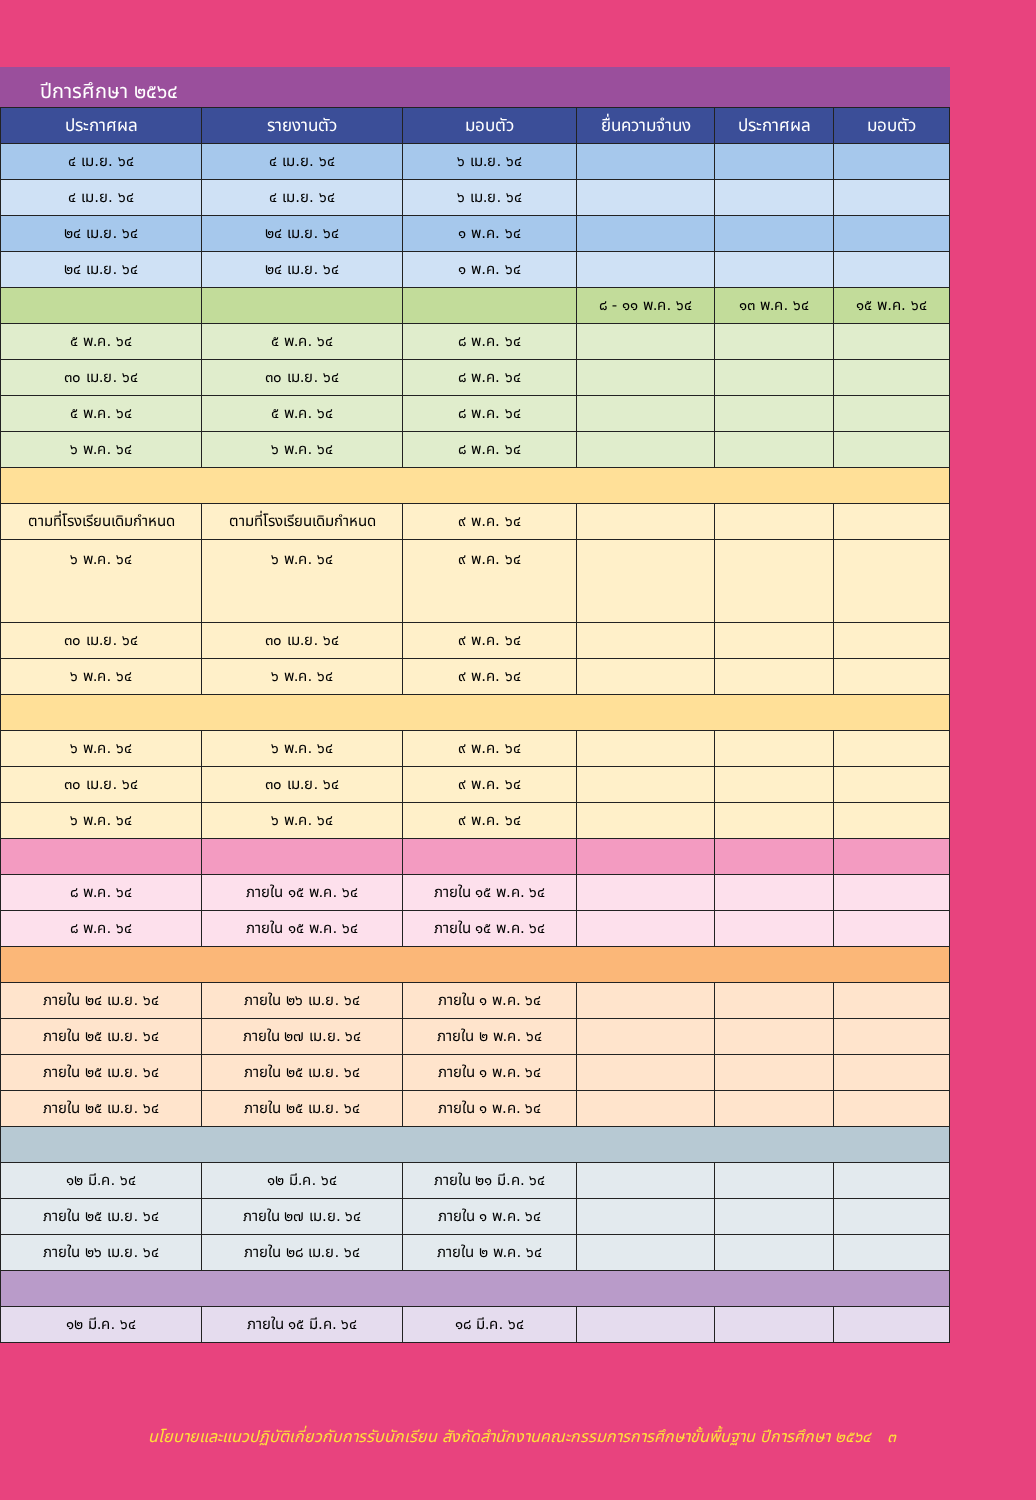ปีการศึกษา ๒๕๖๔
| ประกาศผล | รายงานตัว | มอบตัว | ยื่นความจำนง | ประกาศผล | มอบตัว |
| --- | --- | --- | --- | --- | --- |
| ๔ เม.ย. ๖๔ | ๔ เม.ย. ๖๔ | ๖ เม.ย. ๖๔ | | | |
| ๔ เม.ย. ๖๔ | ๔ เม.ย. ๖๔ | ๖ เม.ย. ๖๔ | | | |
| ๒๔ เม.ย. ๖๔ | ๒๔ เม.ย. ๖๔ | ๑ พ.ค. ๖๔ | | | |
| ๒๔ เม.ย. ๖๔ | ๒๔ เม.ย. ๖๔ | ๑ พ.ค. ๖๔ | | | |
| | | | ๘ - ๑๑ พ.ค. ๖๔ | ๑๓ พ.ค. ๖๔ | ๑๕ พ.ค. ๖๔ |
| ๕ พ.ค. ๖๔ | ๕ พ.ค. ๖๔ | ๘ พ.ค. ๖๔ | | | |
| ๓๐ เม.ย. ๖๔ | ๓๐ เม.ย. ๖๔ | ๘ พ.ค. ๖๔ | | | |
| ๕ พ.ค. ๖๔ | ๕ พ.ค. ๖๔ | ๘ พ.ค. ๖๔ | | | |
| ๖ พ.ค. ๖๔ | ๖ พ.ค. ๖๔ | ๘ พ.ค. ๖๔ | | | |
| ตามที่โรงเรียนเดิมกำหนด | ตามที่โรงเรียนเดิมกำหนด | ๙ พ.ค. ๖๔ | | | |
| ๖ พ.ค. ๖๔ | ๖ พ.ค. ๖๔ | ๙ พ.ค. ๖๔ | | | |
| ๓๐ เม.ย. ๖๔ | ๓๐ เม.ย. ๖๔ | ๙ พ.ค. ๖๔ | | | |
| ๖ พ.ค. ๖๔ | ๖ พ.ค. ๖๔ | ๙ พ.ค. ๖๔ | | | |
| ๖ พ.ค. ๖๔ | ๖ พ.ค. ๖๔ | ๙ พ.ค. ๖๔ | | | |
| ๓๐ เม.ย. ๖๔ | ๓๐ เม.ย. ๖๔ | ๙ พ.ค. ๖๔ | | | |
| ๖ พ.ค. ๖๔ | ๖ พ.ค. ๖๔ | ๙ พ.ค. ๖๔ | | | |
| ๘ พ.ค. ๖๔ | ภายใน ๑๕ พ.ค. ๖๔ | ภายใน ๑๕ พ.ค. ๖๔ | | | |
| ๘ พ.ค. ๖๔ | ภายใน ๑๕ พ.ค. ๖๔ | ภายใน ๑๕ พ.ค. ๖๔ | | | |
| ภายใน ๒๔ เม.ย. ๖๔ | ภายใน ๒๖ เม.ย. ๖๔ | ภายใน ๑ พ.ค. ๖๔ | | | |
| ภายใน ๒๕ เม.ย. ๖๔ | ภายใน ๒๗ เม.ย. ๖๔ | ภายใน ๒ พ.ค. ๖๔ | | | |
| ภายใน ๒๕ เม.ย. ๖๔ | ภายใน ๒๕ เม.ย. ๖๔ | ภายใน ๑ พ.ค. ๖๔ | | | |
| ภายใน ๒๕ เม.ย. ๖๔ | ภายใน ๒๕ เม.ย. ๖๔ | ภายใน ๑ พ.ค. ๖๔ | | | |
| ๑๒ มี.ค. ๖๔ | ๑๒ มี.ค. ๖๔ | ภายใน ๒๑ มี.ค. ๖๔ | | | |
| ภายใน ๒๕ เม.ย. ๖๔ | ภายใน ๒๗ เม.ย. ๖๔ | ภายใน ๑ พ.ค. ๖๔ | | | |
| ภายใน ๒๖ เม.ย. ๖๔ | ภายใน ๒๘ เม.ย. ๖๔ | ภายใน ๒ พ.ค. ๖๔ | | | |
| ๑๒ มี.ค. ๖๔ | ภายใน ๑๕ มี.ค. ๖๔ | ๑๘ มี.ค. ๖๔ | | | |
นโยบายและแนวปฏิบัติเกี่ยวกับการรับนักเรียน สังกัดสำนักงานคณะกรรมการการศึกษาขั้นพื้นฐาน ปีการศึกษา ๒๕๖๔ ๓